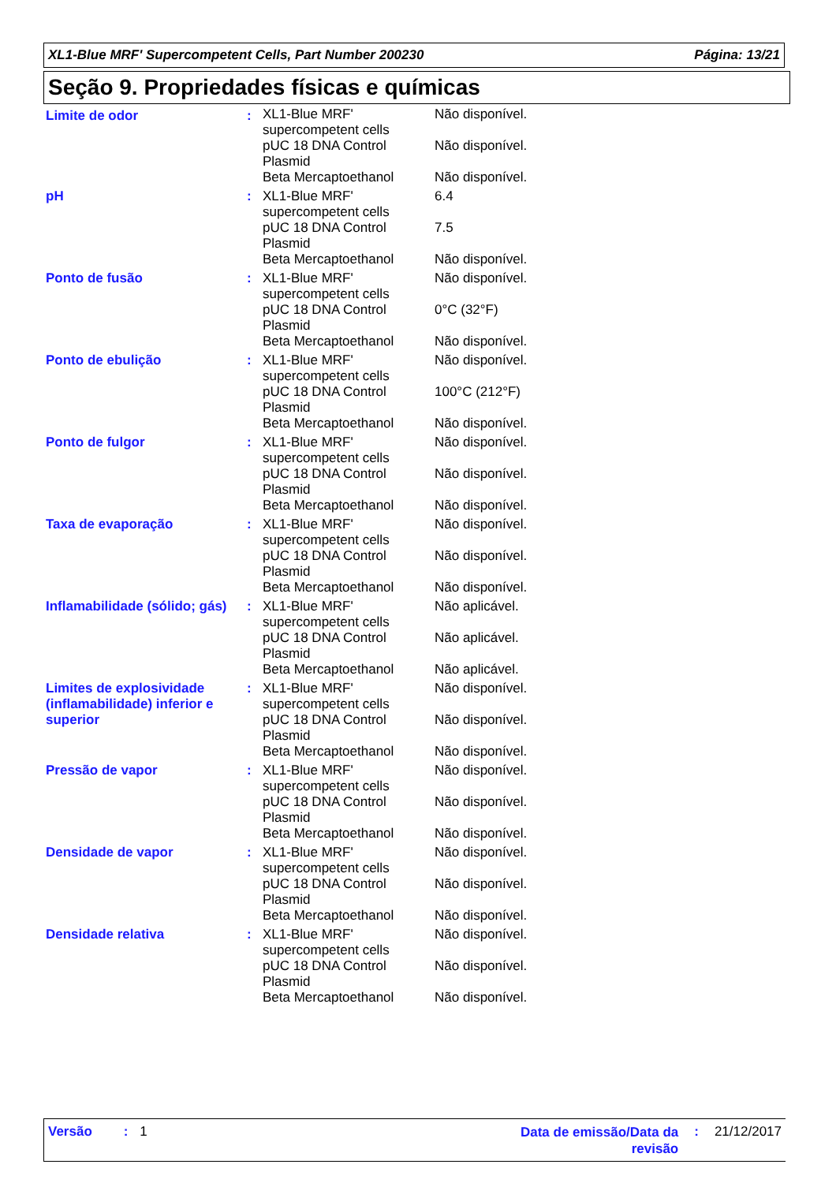XL1-Blue MRF' Supercompetent Cells, Part Number 200230 Página: 13/21
Seção 9. Propriedades físicas e químicas
| Limite de odor | : | XL1-Blue MRF' supercompetent cells | Não disponível. |
| | | pUC 18 DNA Control Plasmid | Não disponível. |
| | | Beta Mercaptoethanol | Não disponível. |
| pH | : | XL1-Blue MRF' supercompetent cells | 6.4 |
| | | pUC 18 DNA Control Plasmid | 7.5 |
| | | Beta Mercaptoethanol | Não disponível. |
| Ponto de fusão | : | XL1-Blue MRF' supercompetent cells | Não disponível. |
| | | pUC 18 DNA Control Plasmid | 0°C (32°F) |
| | | Beta Mercaptoethanol | Não disponível. |
| Ponto de ebulição | : | XL1-Blue MRF' supercompetent cells | Não disponível. |
| | | pUC 18 DNA Control Plasmid | 100°C (212°F) |
| | | Beta Mercaptoethanol | Não disponível. |
| Ponto de fulgor | : | XL1-Blue MRF' supercompetent cells | Não disponível. |
| | | pUC 18 DNA Control Plasmid | Não disponível. |
| | | Beta Mercaptoethanol | Não disponível. |
| Taxa de evaporação | : | XL1-Blue MRF' supercompetent cells | Não disponível. |
| | | pUC 18 DNA Control Plasmid | Não disponível. |
| | | Beta Mercaptoethanol | Não disponível. |
| Inflamabilidade (sólido; gás) | : | XL1-Blue MRF' supercompetent cells | Não aplicável. |
| | | pUC 18 DNA Control Plasmid | Não aplicável. |
| | | Beta Mercaptoethanol | Não aplicável. |
| Limites de explosividade (inflamabilidade) inferior e superior | : | XL1-Blue MRF' supercompetent cells | Não disponível. |
| | | pUC 18 DNA Control Plasmid | Não disponível. |
| | | Beta Mercaptoethanol | Não disponível. |
| Pressão de vapor | : | XL1-Blue MRF' supercompetent cells | Não disponível. |
| | | pUC 18 DNA Control Plasmid | Não disponível. |
| | | Beta Mercaptoethanol | Não disponível. |
| Densidade de vapor | : | XL1-Blue MRF' supercompetent cells | Não disponível. |
| | | pUC 18 DNA Control Plasmid | Não disponível. |
| | | Beta Mercaptoethanol | Não disponível. |
| Densidade relativa | : | XL1-Blue MRF' supercompetent cells | Não disponível. |
| | | pUC 18 DNA Control Plasmid | Não disponível. |
| | | Beta Mercaptoethanol | Não disponível. |
Versão: 1
Data de emissão/Data da revisão: 21/12/2017